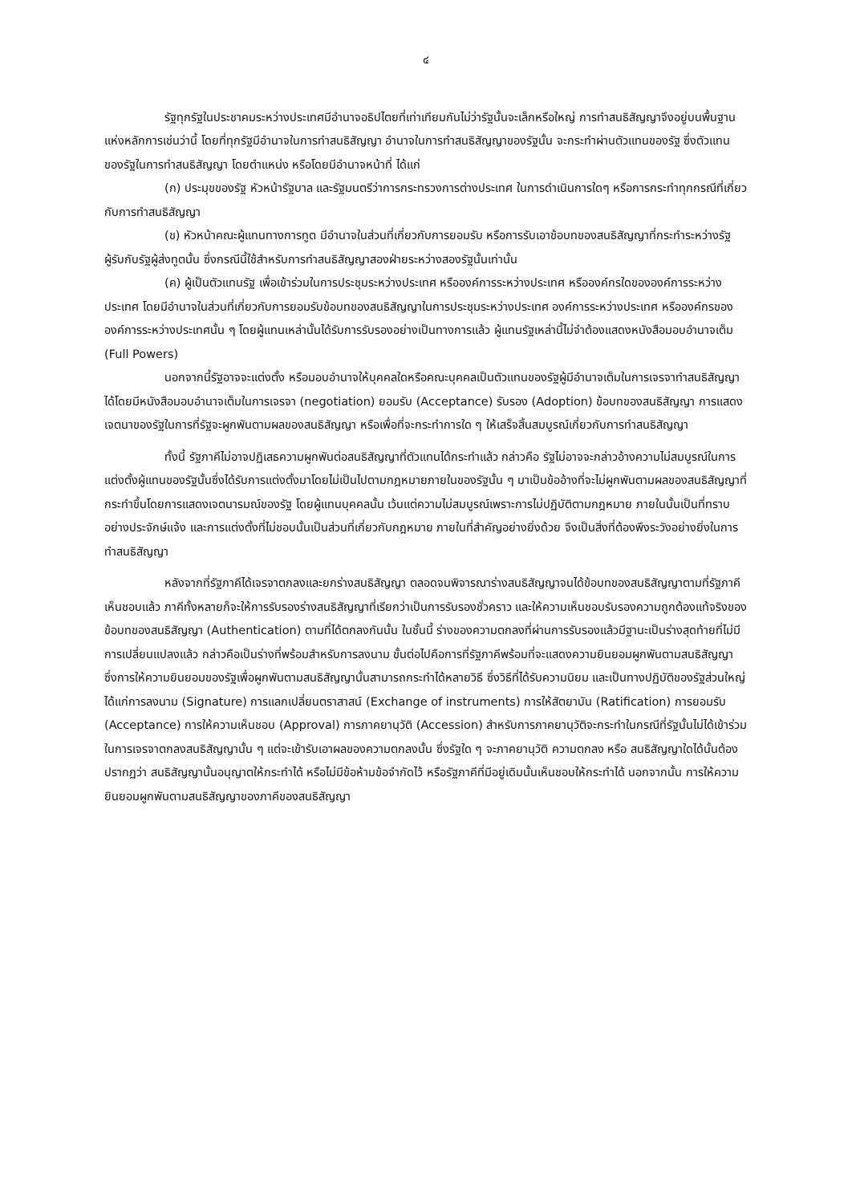๔
รัฐทุกรัฐในประชาคมระหว่างประเทศมีอำนาจอธิปไตยที่เท่าเทียมกันไม่ว่ารัฐนั้นจะเล็กหรือใหญ่ การทำสนธิสัญญาจึงอยู่บนพื้นฐานแห่งหลักการเช่นว่านี้ โดยที่ทุกรัฐมีอำนาจในการทำสนธิสัญญา อำนาจในการทำสนธิสัญญาของรัฐนั้น จะกระทำผ่านตัวแทนของรัฐ ซึ่งตัวแทนของรัฐในการทำสนธิสัญญา โดยตำแหน่ง หรือโดยมีอำนาจหน้าที่ ได้แก่
(ก) ประมุขของรัฐ หัวหน้ารัฐบาล และรัฐมนตรีว่าการกระทรวงการต่างประเทศ ในการดำเนินการใดๆ หรือการกระทำทุกกรณีที่เกี่ยวกับการทำสนธิสัญญา
(ข) หัวหน้าคณะผู้แทนทางการทูต มีอำนาจในส่วนที่เกี่ยวกับการยอมรับ หรือการรับเอาข้อบทของสนธิสัญญาที่กระทำระหว่างรัฐผู้รับกับรัฐผู้ส่งทูตนั้น ซึ่งกรณีนี้ใช้สำหรับการทำสนธิสัญญาสองฝ่ายระหว่างสองรัฐนั้นเท่านั้น
(ค) ผู้เป็นตัวแทนรัฐ เพื่อเข้าร่วมในการประชุมระหว่างประเทศ หรือองค์การระหว่างประเทศ หรือองค์กรใดขององค์การระหว่างประเทศ โดยมีอำนาจในส่วนที่เกี่ยวกับการยอมรับข้อบทของสนธิสัญญาในการประชุมระหว่างประเทศ องค์การระหว่างประเทศ หรือองค์กรขององค์การระหว่างประเทศนั้น ๆ โดยผู้แทนเหล่านั้นได้รับการรับรองอย่างเป็นทางการแล้ว ผู้แทนรัฐเหล่านี้ไม่จำต้องแสดงหนังสือมอบอำนาจเต็ม (Full Powers)
นอกจากนี้รัฐอาจจะแต่งตั้ง หรือมอบอำนาจให้บุคคลใดหรือคณะบุคคลเป็นตัวแทนของรัฐผู้มีอำนาจเต็มในการเจรจาทำสนธิสัญญาได้โดยมีหนังสือมอบอำนาจเต็มในการเจรจา (negotiation) ยอมรับ (Acceptance) รับรอง (Adoption) ข้อบทของสนธิสัญญา การแสดงเจตนาของรัฐในการที่รัฐจะผูกพันตามผลของสนธิสัญญา หรือเพื่อที่จะกระทำการใด ๆ ให้เสร็จสิ้นสมบูรณ์เกี่ยวกับการทำสนธิสัญญา
ทั้งนี้ รัฐภาคีไม่อาจปฏิเสธความผูกพันต่อสนธิสัญญาที่ตัวแทนได้กระทำแล้ว กล่าวคือ รัฐไม่อาจจะกล่าวอ้างความไม่สมบูรณ์ในการแต่งตั้งผู้แทนของรัฐนั้นซึ่งได้รับการแต่งตั้งมาโดยไม่เป็นไปตามกฎหมายภายในของรัฐนั้น ๆ มาเป็นข้ออ้างที่จะไม่ผูกพันตามผลของสนธิสัญญาที่กระทำขึ้นโดยการแสดงเจตนารมณ์ของรัฐ โดยผู้แทนบุคคลนั้น เว้นแต่ความไม่สมบูรณ์เพราะการไม่ปฏิบัติตามกฎหมาย ภายในนั้นเป็นที่ทราบอย่างประจักษ์แจ้ง และการแต่งตั้งที่ไม่ชอบนั้นเป็นส่วนที่เกี่ยวกับกฎหมาย ภายในที่สำคัญอย่างยิ่งด้วย จึงเป็นสิ่งที่ต้องพึงระวังอย่างยิ่งในการทำสนธิสัญญา
หลังจากที่รัฐภาคีได้เจรจาตกลงและยกร่างสนธิสัญญา ตลอดจนพิจารณาร่างสนธิสัญญาจนได้ข้อบทของสนธิสัญญาตามที่รัฐภาคีเห็นชอบแล้ว ภาคีทั้งหลายก็จะให้การรับรองร่างสนธิสัญญาที่เรียกว่าเป็นการรับรองชั่วคราว และให้ความเห็นชอบรับรองความถูกต้องแท้จริงของข้อบทของสนธิสัญญา (Authentication) ตามที่ได้ตกลงกันนั้น ในชั้นนี้ ร่างของความตกลงที่ผ่านการรับรองแล้วมีฐานะเป็นร่างสุดท้ายที่ไม่มีการเปลี่ยนแปลงแล้ว กล่าวคือเป็นร่างที่พร้อมสำหรับการลงนาม ขั้นต่อไปคือการที่รัฐภาคีพร้อมที่จะแสดงความยินยอมผูกพันตามสนธิสัญญา ซึ่งการให้ความยินยอมของรัฐเพื่อผูกพันตามสนธิสัญญานั้นสามารถกระทำได้หลายวิธี ซึ่งวิธีที่ได้รับความนิยม และเป็นทางปฏิบัติของรัฐส่วนใหญ่ได้แก่การลงนาม (Signature) การแลกเปลี่ยนตราสาสน์ (Exchange of instruments) การให้สัตยาบัน (Ratification) การยอมรับ (Acceptance) การให้ความเห็นชอบ (Approval) การภาคยานุวัติ (Accession) สำหรับการภาคยานุวัติจะกระทำในกรณีที่รัฐนั้นไม่ได้เข้าร่วมในการเจรจาตกลงสนธิสัญญานั้น ๆ แต่จะเข้ารับเอาผลของความตกลงนั้น ซึ่งรัฐใด ๆ จะภาคยานุวัติ ความตกลง หรือ สนธิสัญญาใดได้นั้นต้องปรากฏว่า สนธิสัญญานั้นอนุญาตให้กระทำได้ หรือไม่มีข้อห้ามข้อจำกัดไว้ หรือรัฐภาคีที่มีอยู่เดิมนั้นเห็นชอบให้กระทำได้ นอกจากนั้น การให้ความยินยอมผูกพันตามสนธิสัญญาของภาคีของสนธิสัญญา